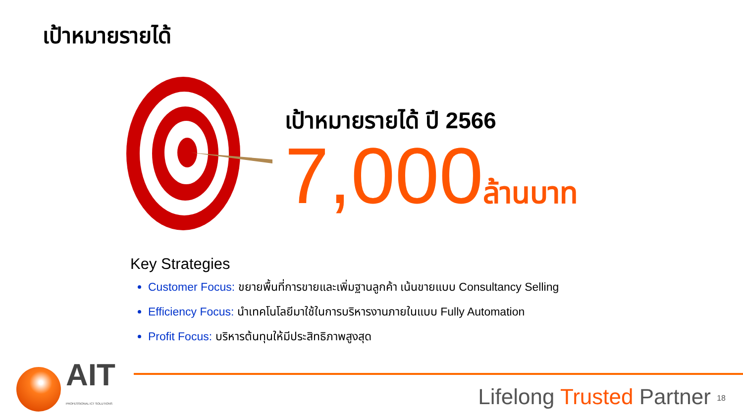เป้าหมายรายได้
เป้าหมายรายได้ ปี 2566
7,000ล้านบาท
Key Strategies
Customer Focus: ขยายพื้นที่การขายและเพิ่มฐานลูกค้า เน้นขายแบบ Consultancy Selling
Efficiency Focus: นำเทคโนโลยีมาใช้ในการบริหารงานภายในแบบ Fully Automation
Profit Focus: บริหารต้นทุนให้มีประสิทธิภาพสูงสุด
AIT
PROFESSIONAL ICT SOLUTIONS
Lifelong Trusted Partner <sub>18</sub>